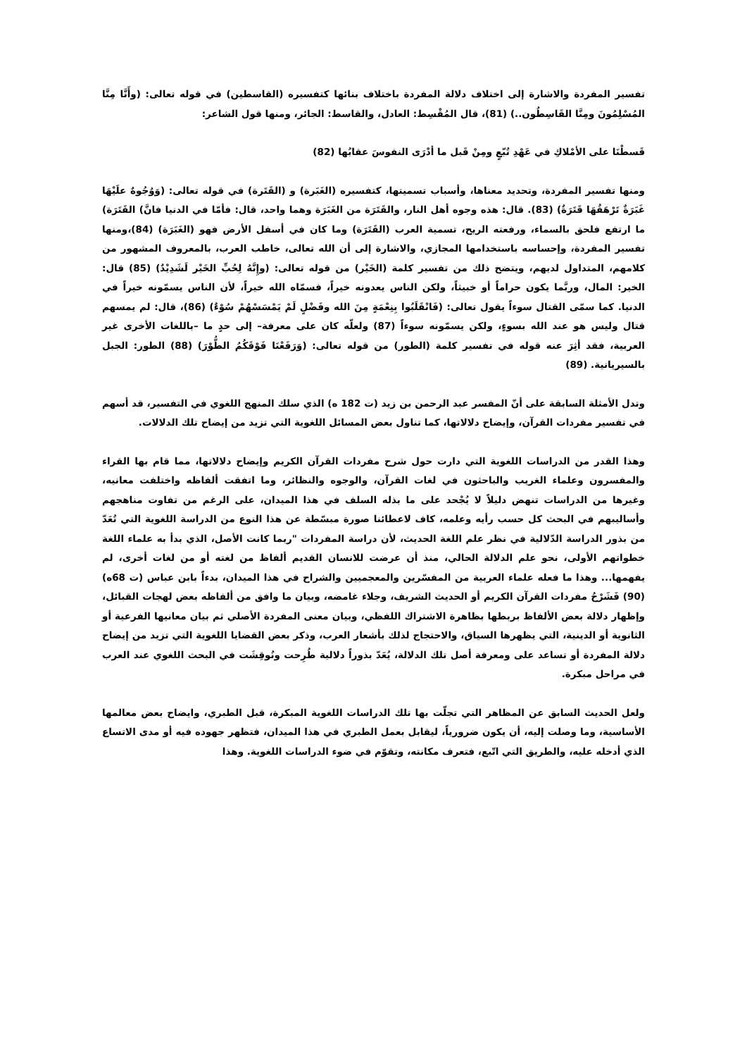تفسير المفردة والاشارة إلى اختلاف دلالة المفردة باختلاف بنائها كتفسيره (القاسطين) في قوله تعالى: (وأَنَّا مِنَّا المُسْلِمُونَ ومِنَّا القَاسِطُون..) (81)، قال المُقْسِط: العادل، والقاسط: الجائر، ومنها قول الشاعر:
قَسطْنَا على الأمْلاكِ في عَهْدِ تُبّعٍ ومِنْ قَبل ما أدْرَى النفوسَ عقابُها (82)
ومنها تفسير المفردة، وتحديد معناها، وأسباب تسميتها، كتفسيره (الغَبَرة) و (القَتَرة) في قوله تعالى: (وَوُجُوهٌ علَيْهَا غَبَرَةٌ تَرْهَقُهَا قَتَرَةٌ) (83). قال: هذه وجوه أهل النار، والقَتَرَة من الغَبَرَة وهما واحد، قال: فأمّا في الدنيا فانَّ) القَتَرَة) ما ارتفع فلحق بالسماء، ورفعته الريح، تسمية العرب (القَتَرَة) وما كان في أسفل الأرض فهو (الغَبَرَة) (84)،ومنها تفسير المفردة، وإحساسه باستخدامها المجازي، والاشارة إلى أن الله تعالى، خاطب العرب، بالمعروف المشهور من كلامهم، المتداول لديهم، ويتضح ذلك من تفسير كلمة (الخَيْر) من قوله تعالى: (وإِنَّهُ لِحُبِّ الخَيْر لَشَدِيْدٌ) (85) قال: الخير: المال، وربَّما يكون حراماً أو خبيثاً، ولكن الناس يعدونه خيراً، فسمّاه الله خيراً، لأن الناس يسمّونه خيراً في الدنيا. كما سمّى القتال سوءاً يقول تعالى: (فَانْقَلَبُوا بِنِعْمَةٍ مِنَ الله وفَضْلٍ لَمْ يَمْسَسْهُمْ سُوْءٌ) (86)، قال: لم يمسهم قتال وليس هو عند الله بسوءٍ، ولكن يسمّونه سوءاً (87) ولعلّه كان على معرفة– إلى حدٍ ما –باللغات الأخرى غير العربية، فقد أثِرَ عنه قوله في تفسير كلمة (الطور) من قوله تعالى: (وَرَفَعْنَا فَوْقَكُمُ الطُّوْرَ) (88) الطور: الجبل بالسيريانية. (89)
وتدل الأمثلة السابقة على أنّ المفسر عبد الرحمن بن زيد (ت 182 ه) الذي سلك المنهج اللغوي في التفسير، قد أسهم في تفسير مفردات القرآن، وإيضاح دلالاتها، كما تناول بعض المسائل اللغوية التي تزيد من إيضاح تلك الدلالات.
وهذا القدر من الدراسات اللغوية التي دارت حول شرح مفردات القرآن الكريم وإيضاح دلالاتها، مما قام بها القراء والمفسرون وعلماء الغريب والباحثون في لغات القرآن، والوجوه والنظائر، وما اتفقت ألفاظه واختلفت معانيه، وغيرها من الدراسات تنهض دليلاً لا يُجْحد على ما بذله السلف في هذا الميدان، على الرغم من تفاوت مناهجهم وأساليبهم في البحث كل حسب رأيه وعلمه، كاف لاعطائنا صورة مبسّطة عن هذا النوع من الدراسة اللغوية التي تُعَدّ من بذور الدراسة الدّلالية في نظر علم اللغة الحديث، لأن دراسة المفردات "ربما كانت الأصل، الذي بدأ به علماء اللغة خطواتهم الأولى، نحو علم الدلالة الحالي، منذ أن عرضت للانسان القديم ألفاظ من لغته أو من لغات أخرى، لم يفهمها... وهذا ما فعله علماء العربية من المفسّرين والمعجميين والشراح في هذا الميدان، بدءاً بابن عباس (ت 68ه) (90) فَشَرْحُ مفردات القرآن الكريم أو الحديث الشريف، وجلاء غامضه، وبيان ما وافق من ألفاظه بعض لهجات القبائل، وإظهار دلالة بعض الألفاظ بربطها بظاهرة الاشتراك اللفظي، وبيان معنى المفردة الأصلي ثم بيان معانيها الفرعية أو الثانوية أو الدينية، التي يظهرها السياق، والاحتجاج لذلك بأشعار العرب، وذكر بعض القضايا اللغوية التي تزيد من إيضاح دلالة المفردة أو تساعد على ومعرفة أصل تلك الدلالة، يُعَدّ بذوراً دلالية طُرِحت ونُوقِشَت في البحث اللغوي عند العرب في مراحل مبكرة.
ولعل الحديث السابق عن المظاهر التي تجلّت بها تلك الدراسات اللغوية المبكرة، قبل الطبري، وايضاح بعض معالمها الأساسية، وما وصلت إليه، أن يكون ضرورياً، ليقابل بعمل الطبري في هذا الميدان، فتظهر جهوده فيه أو مدى الاتساع الذي أدخله عليه، والطريق التي اتّبع، فتعرف مكانته، وتقوّم في ضوء الدراسات اللغوية. وهذا